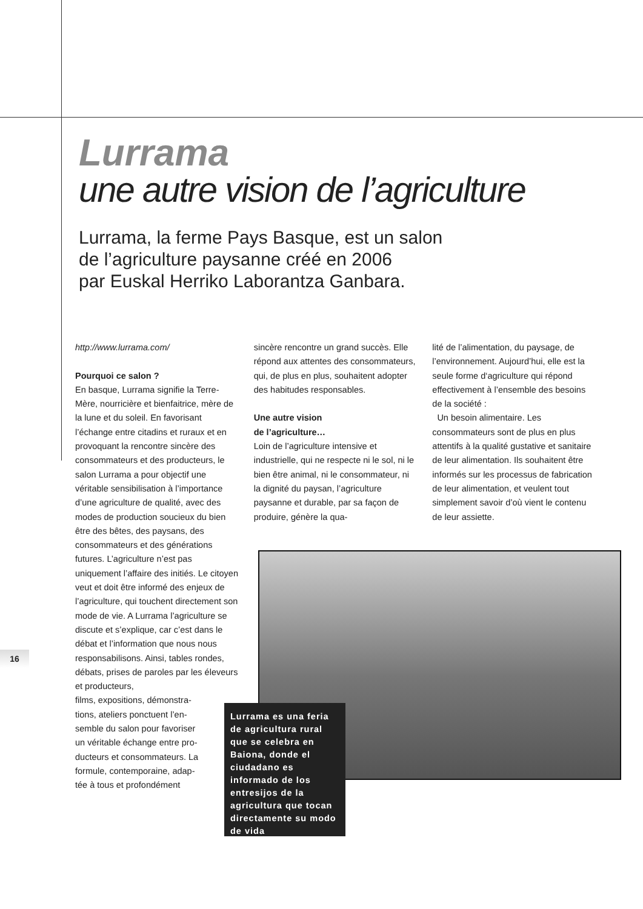Lurrama
une autre vision de l’agriculture
Lurrama, la ferme Pays Basque, est un salon
de l’agriculture paysanne créé en 2006
par Euskal Herriko Laborantza Ganbara.
http://www.lurrama.com/
Pourquoi ce salon ?
En basque, Lurrama signifie la Terre-Mère, nourricière et bienfaitrice, mère de la lune et du soleil. En favorisant l’échange entre citadins et ruraux et en provoquant la rencontre sincère des consommateurs et des producteurs, le salon Lurrama a pour objectif une véritable sensibilisation à l’importance d’une agriculture de qualité, avec des modes de production soucieux du bien être des bêtes, des paysans, des consommateurs et des générations futures. L’agriculture n’est pas uniquement l’affaire des initiés. Le citoyen veut et doit être informé des enjeux de l’agriculture, qui touchent directement son mode de vie. A Lurrama l’agriculture se discute et s’explique, car c’est dans le débat et l’information que nous nous responsabilisons. Ainsi, tables rondes, débats, prises de paroles par les éleveurs et producteurs,
films, expositions, démonstra-
tions, ateliers ponctuent l’en-
semble du salon pour favoriser
un véritable échange entre pro-
ducteurs et consommateurs. La
formule, contemporaine, adap-
tée à tous et profondément
sincère rencontre un grand succès. Elle répond aux attentes des consommateurs, qui, de plus en plus, souhaitent adopter des habitudes responsables.
Une autre vision
de l’agriculture…
Loin de l’agriculture intensive et industrielle, qui ne respecte ni le sol, ni le bien être animal, ni le consommateur, ni la dignité du paysan, l’agriculture paysanne et durable, par sa façon de produire, génère la qua-
lité de l’alimentation, du paysage, de l’environnement. Aujourd’hui, elle est la seule forme d‘agriculture qui répond effectivement à l’ensemble des besoins de la société :
Un besoin alimentaire. Les consommateurs sont de plus en plus attentifs à la qualité gustative et sanitaire de leur alimentation. Ils souhaitent être informés sur les processus de fabrication de leur alimentation, et veulent tout simplement savoir d’où vient le contenu de leur assiette.
Lurrama es una feria de agricultura rural que se celebra en Baiona, donde el ciudadano es informado de los entresijos de la agricultura que tocan directamente su modo de vida
16